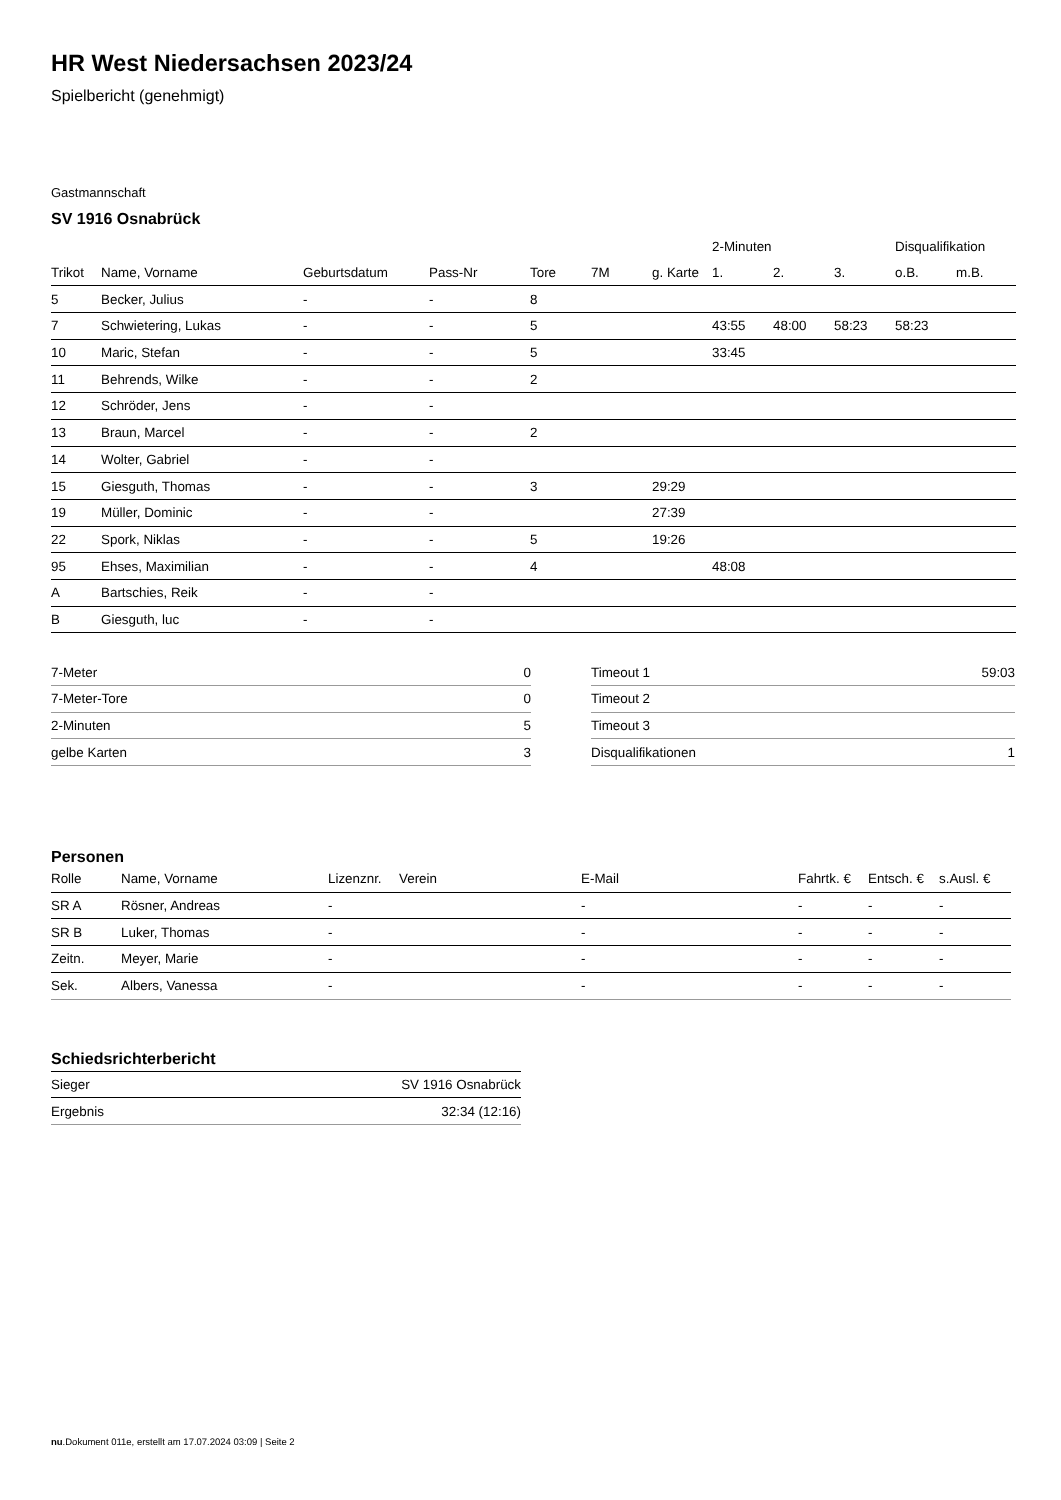HR West Niedersachsen 2023/24
Spielbericht (genehmigt)
Gastmannschaft
SV 1916 Osnabrück
| | | | | | | | 2-Minuten | | | Disqualifikation | | |
| --- | --- | --- | --- | --- | --- | --- | --- | --- | --- | --- | --- | --- |
| Trikot | Name, Vorname | Geburtsdatum | Pass-Nr | Tore | 7M | g. Karte | 1. | 2. | 3. | o.B. | m.B. | |
| 5 | Becker, Julius | - | - | 8 | | | | | | | | |
| 7 | Schwietering, Lukas | - | - | 5 | | | 43:55 | 48:00 | 58:23 | 58:23 | | |
| 10 | Maric, Stefan | - | - | 5 | | | 33:45 | | | | | |
| 11 | Behrends, Wilke | - | - | 2 | | | | | | | | |
| 12 | Schröder, Jens | - | - | | | | | | | | | |
| 13 | Braun, Marcel | - | - | 2 | | | | | | | | |
| 14 | Wolter, Gabriel | - | - | | | | | | | | | |
| 15 | Giesguth, Thomas | - | - | 3 | | 29:29 | | | | | | |
| 19 | Müller, Dominic | - | - | | | 27:39 | | | | | | |
| 22 | Spork, Niklas | - | - | 5 | | 19:26 | | | | | | |
| 95 | Ehses, Maximilian | - | - | 4 | | | 48:08 | | | | | |
| A | Bartschies, Reik | - | - | | | | | | | | | |
| B | Giesguth, luc | - | - | | | | | | | | | |
| 7-Meter | 0 |
| 7-Meter-Tore | 0 |
| 2-Minuten | 5 |
| gelbe Karten | 3 |
| Timeout 1 | 59:03 |
| Timeout 2 | |
| Timeout 3 | |
| Disqualifikationen | 1 |
Personen
| Rolle | Name, Vorname | Lizenznr. | Verein | E-Mail | Fahrtk. € | Entsch. € | s.Ausl. € |
| --- | --- | --- | --- | --- | --- | --- | --- |
| SR A | Rösner, Andreas | - | | - | - | - | - |
| SR B | Luker, Thomas | - | | - | - | - | - |
| Zeitn. | Meyer, Marie | - | | - | - | - | - |
| Sek. | Albers, Vanessa | - | | - | - | - | - |
Schiedsrichterbericht
| Sieger | SV 1916 Osnabrück |
| Ergebnis | 32:34 (12:16) |
nu.Dokument 011e, erstellt am 17.07.2024 03:09 | Seite 2